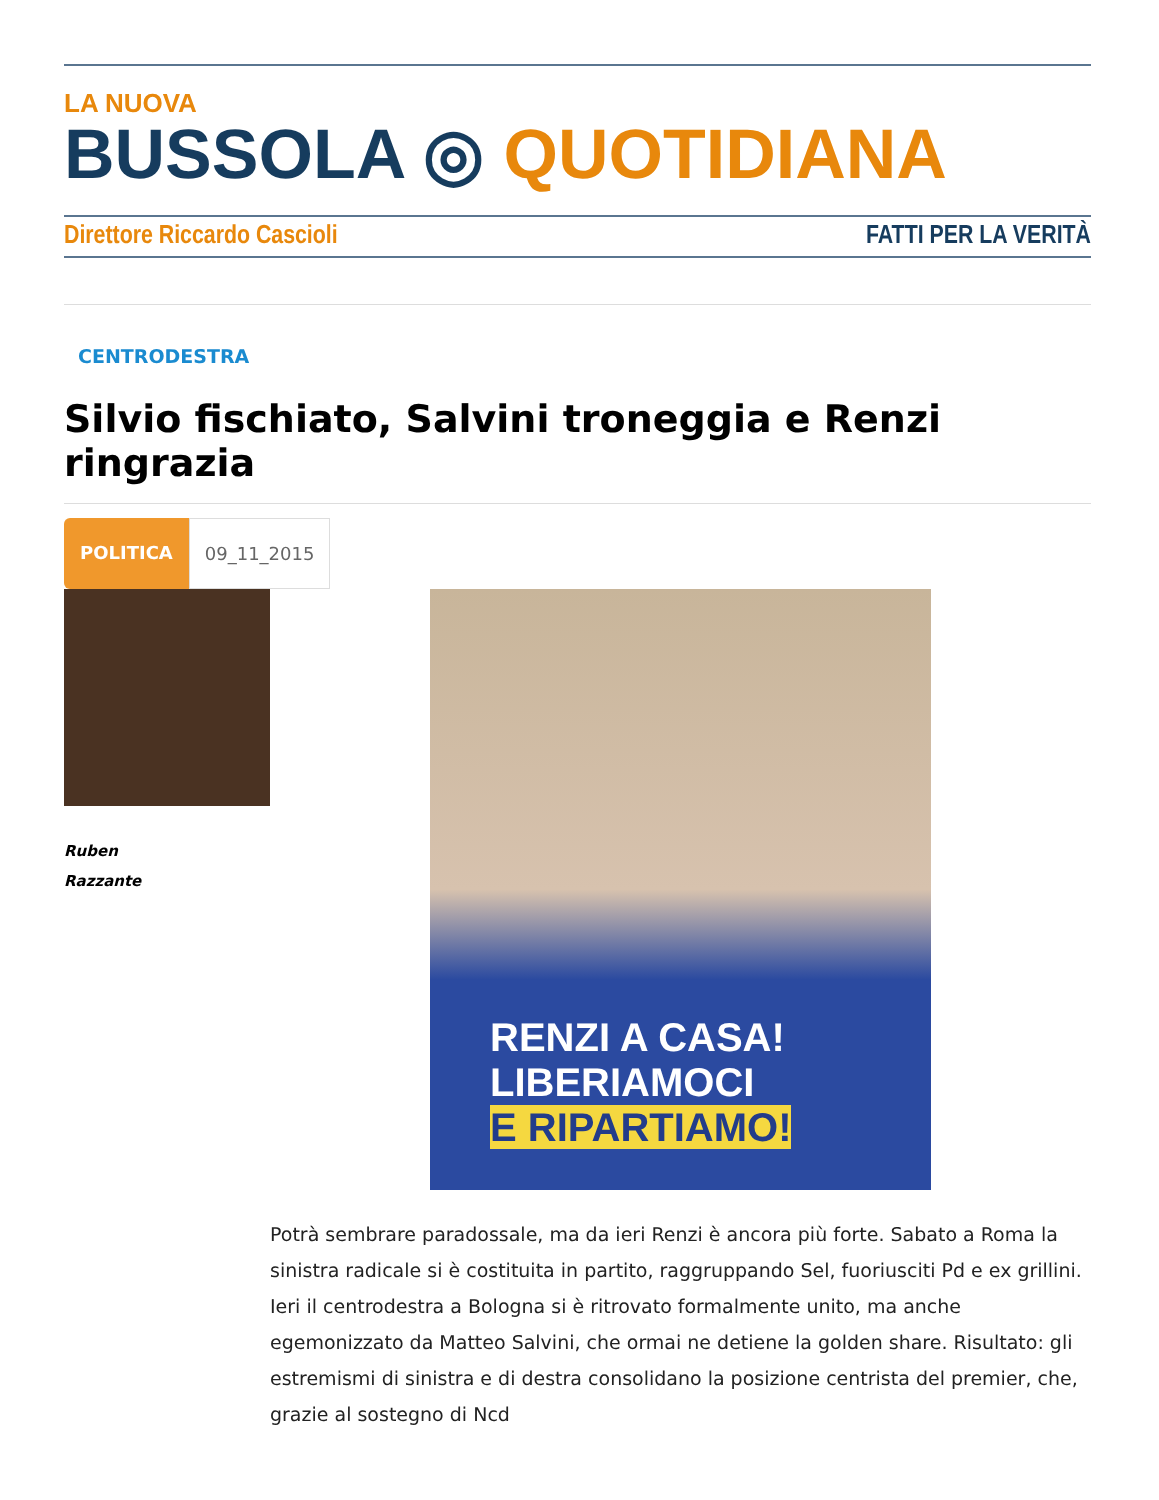LA NUOVA
BUSSOLA ◎ QUOTIDIANA
Direttore Riccardo Cascioli FATTI PER LA VERITÀ
CENTRODESTRA
Silvio fischiato, Salvini troneggia e Renzi ringrazia
POLITICA 09_11_2015
Ruben
Razzante
RENZI A CASA!
LIBERIAMOCI
E RIPARTIAMO!
Potrà sembrare paradossale, ma da ieri Renzi è ancora più forte. Sabato a Roma la sinistra radicale si è costituita in partito, raggruppando Sel, fuoriusciti Pd e ex grillini. Ieri il centrodestra a Bologna si è ritrovato formalmente unito, ma anche egemonizzato da Matteo Salvini, che ormai ne detiene la golden share. Risultato: gli estremismi di sinistra e di destra consolidano la posizione centrista del premier, che, grazie al sostegno di Ncd